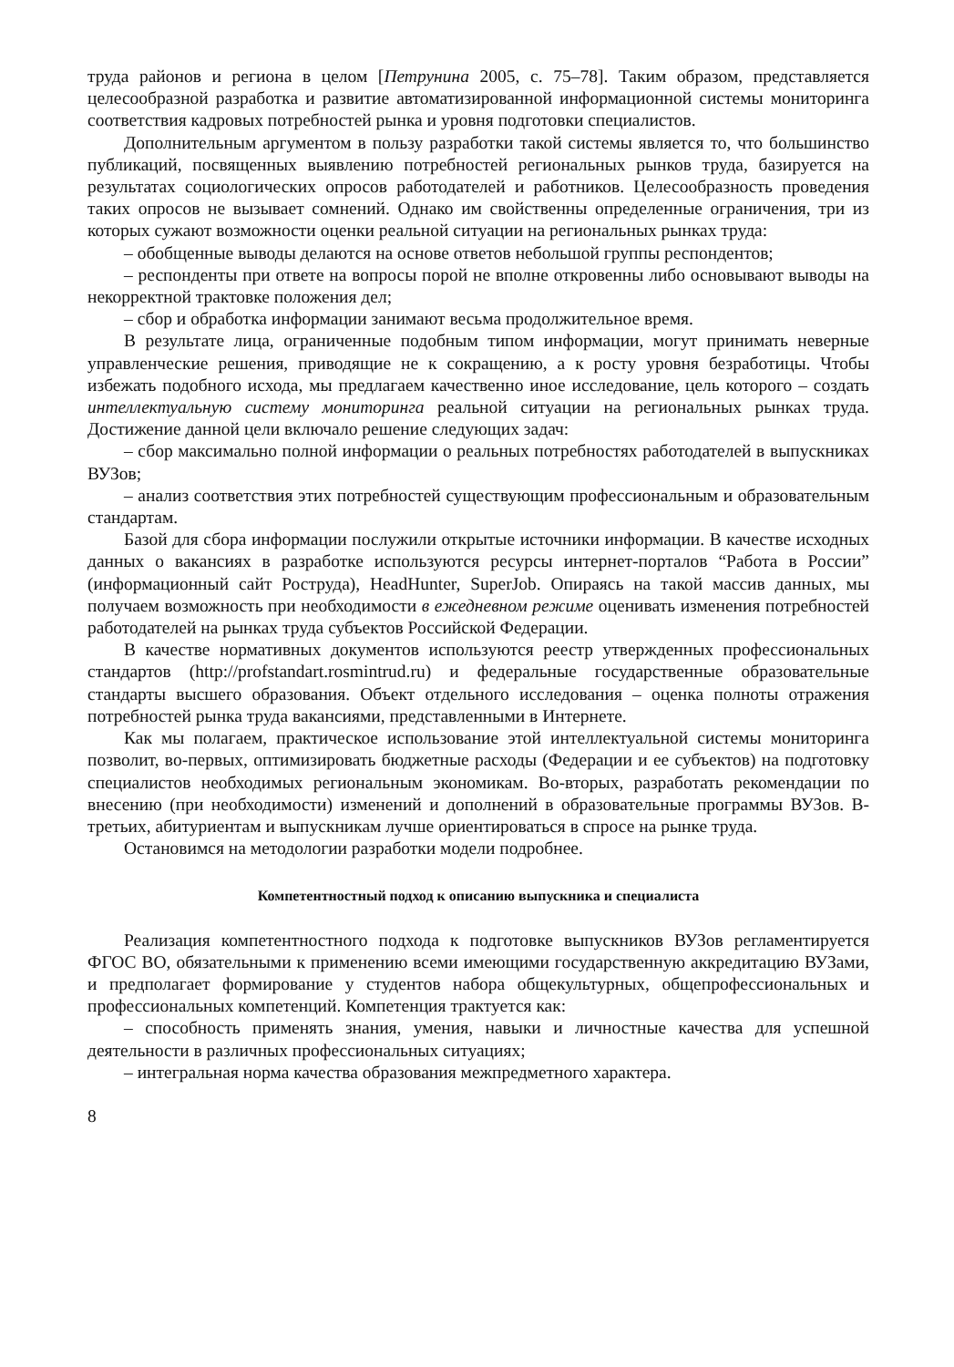труда районов и региона в целом [Петрунина 2005, с. 75–78]. Таким образом, представляется целесообразной разработка и развитие автоматизированной информационной системы мониторинга соответствия кадровых потребностей рынка и уровня подготовки специалистов.
Дополнительным аргументом в пользу разработки такой системы является то, что большинство публикаций, посвященных выявлению потребностей региональных рынков труда, базируется на результатах социологических опросов работодателей и работников. Целесообразность проведения таких опросов не вызывает сомнений. Однако им свойственны определенные ограничения, три из которых сужают возможности оценки реальной ситуации на региональных рынках труда:
– обобщенные выводы делаются на основе ответов небольшой группы респондентов;
– респонденты при ответе на вопросы порой не вполне откровенны либо основывают выводы на некорректной трактовке положения дел;
– сбор и обработка информации занимают весьма продолжительное время.
В результате лица, ограниченные подобным типом информации, могут принимать неверные управленческие решения, приводящие не к сокращению, а к росту уровня безработицы. Чтобы избежать подобного исхода, мы предлагаем качественно иное исследование, цель которого – создать интеллектуальную систему мониторинга реальной ситуации на региональных рынках труда. Достижение данной цели включало решение следующих задач:
– сбор максимально полной информации о реальных потребностях работодателей в выпускниках ВУЗов;
– анализ соответствия этих потребностей существующим профессиональным и образовательным стандартам.
Базой для сбора информации послужили открытые источники информации. В качестве исходных данных о вакансиях в разработке используются ресурсы интернет-порталов “Работа в России” (информационный сайт Роструда), HeadHunter, SuperJob. Опираясь на такой массив данных, мы получаем возможность при необходимости в ежедневном режиме оценивать изменения потребностей работодателей на рынках труда субъектов Российской Федерации.
В качестве нормативных документов используются реестр утвержденных профессиональных стандартов (http://profstandart.rosmintrud.ru) и федеральные государственные образовательные стандарты высшего образования. Объект отдельного исследования – оценка полноты отражения потребностей рынка труда вакансиями, представленными в Интернете.
Как мы полагаем, практическое использование этой интеллектуальной системы мониторинга позволит, во-первых, оптимизировать бюджетные расходы (Федерации и ее субъектов) на подготовку специалистов необходимых региональным экономикам. Во-вторых, разработать рекомендации по внесению (при необходимости) изменений и дополнений в образовательные программы ВУЗов. В-третьих, абитуриентам и выпускникам лучше ориентироваться в спросе на рынке труда.
Остановимся на методологии разработки модели подробнее.
Компетентностный подход к описанию выпускника и специалиста
Реализация компетентностного подхода к подготовке выпускников ВУЗов регламентируется ФГОС ВО, обязательными к применению всеми имеющими государственную аккредитацию ВУЗами, и предполагает формирование у студентов набора общекультурных, общепрофессиональных и профессиональных компетенций. Компетенция трактуется как:
– способность применять знания, умения, навыки и личностные качества для успешной деятельности в различных профессиональных ситуациях;
– интегральная норма качества образования межпредметного характера.
8